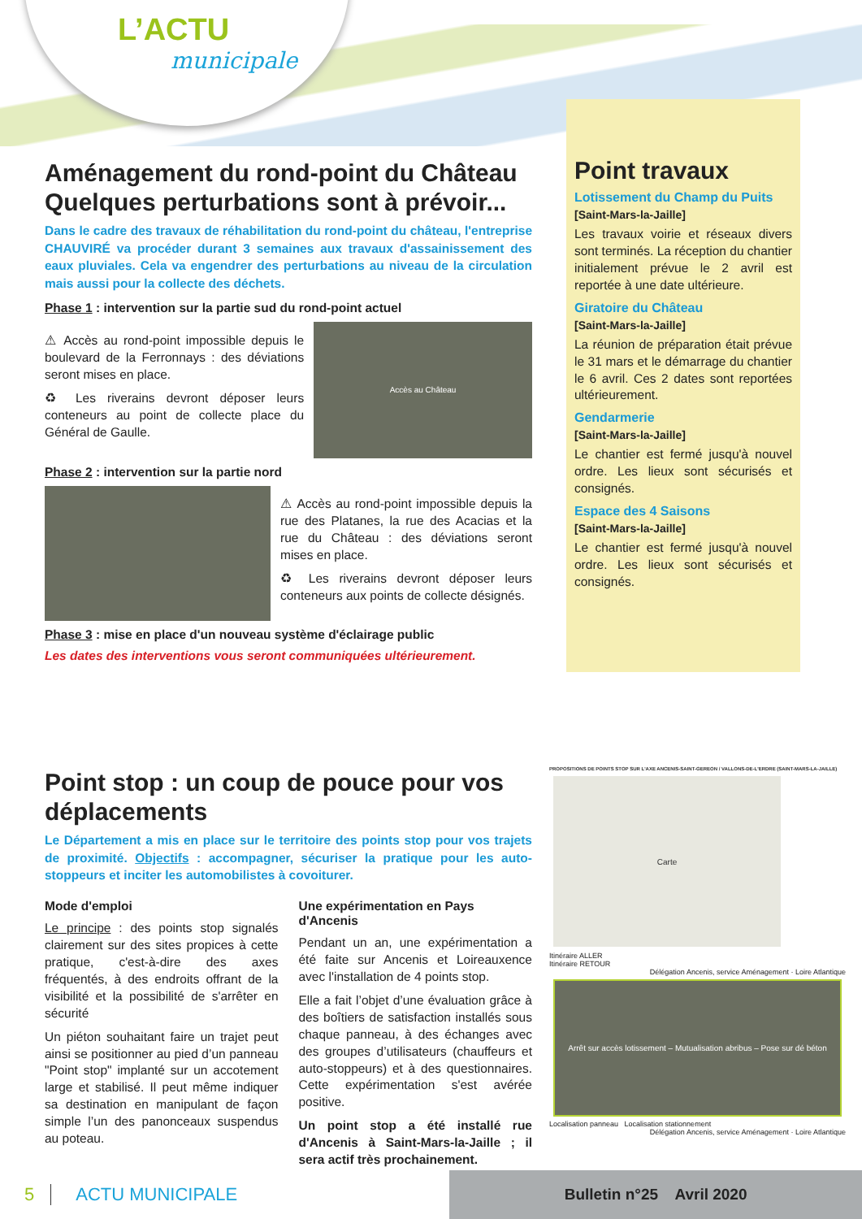L’ACTU
municipale
Aménagement du rond-point du Château
Quelques perturbations sont à prévoir...
Dans le cadre des travaux de réhabilitation du rond-point du château, l'entreprise CHAUVIRÉ va procéder durant 3 semaines aux travaux d'assainissement des eaux pluviales. Cela va engendrer des perturbations au niveau de la circulation mais aussi pour la collecte des déchets.
Phase 1 : intervention sur la partie sud du rond-point actuel
⚠ Accès au rond-point impossible depuis le boulevard de la Ferronnays : des déviations seront mises en place.
♻ Les riverains devront déposer leurs conteneurs au point de collecte place du Général de Gaulle.
Accès au Château
Phase 2 : intervention sur la partie nord
⚠ Accès au rond-point impossible depuis la rue des Platanes, la rue des Acacias et la rue du Château : des déviations seront mises en place.
♻ Les riverains devront déposer leurs conteneurs aux points de collecte désignés.
Phase 3 : mise en place d'un nouveau système d'éclairage public
Les dates des interventions vous seront communiquées ultérieurement.
Point travaux
Lotissement du Champ du Puits
[Saint-Mars-la-Jaille]
Les travaux voirie et réseaux divers sont terminés. La réception du chantier initialement prévue le 2 avril est reportée à une date ultérieure.
Giratoire du Château
[Saint-Mars-la-Jaille]
La réunion de préparation était prévue le 31 mars et le démarrage du chantier le 6 avril. Ces 2 dates sont reportées ultérieurement.
Gendarmerie
[Saint-Mars-la-Jaille]
Le chantier est fermé jusqu'à nouvel ordre. Les lieux sont sécurisés et consignés.
Espace des 4 Saisons
[Saint-Mars-la-Jaille]
Le chantier est fermé jusqu'à nouvel ordre. Les lieux sont sécurisés et consignés.
Point stop : un coup de pouce pour vos déplacements
Le Département a mis en place sur le territoire des points stop pour vos trajets de proximité. Objectifs : accompagner, sécuriser la pratique pour les auto-stoppeurs et inciter les automobilistes à covoiturer.
Mode d'emploi
Le principe : des points stop signalés clairement sur des sites propices à cette pratique, c'est-à-dire des axes fréquentés, à des endroits offrant de la visibilité et la possibilité de s'arrêter en sécurité
Un piéton souhaitant faire un trajet peut ainsi se positionner au pied d’un panneau "Point stop" implanté sur un accotement large et stabilisé. Il peut même indiquer sa destination en manipulant de façon simple l’un des panonceaux suspendus au poteau.
Une expérimentation en Pays d'Ancenis
Pendant un an, une expérimentation a été faite sur Ancenis et Loireauxence avec l'installation de 4 points stop.
Elle a fait l’objet d’une évaluation grâce à des boîtiers de satisfaction installés sous chaque panneau, à des échanges avec des groupes d’utilisateurs (chauffeurs et auto-stoppeurs) et à des questionnaires. Cette expérimentation s'est avérée positive.
Un point stop a été installé rue d'Ancenis à Saint-Mars-la-Jaille ; il sera actif très prochainement.
PROPOSITIONS DE POINTS STOP SUR L'AXE ANCENIS-SAINT-GEREON / VALLONS-DE-L'ERDRE (SAINT-MARS-LA-JAILLE)
Carte
Itinéraire ALLER
Itinéraire RETOUR
Délégation Ancenis, service Aménagement · Loire Atlantique
Arrêt sur accès lotissement – Mutualisation abribus – Pose sur dé béton
Localisation panneau Localisation stationnement
Délégation Ancenis, service Aménagement · Loire Atlantique
5 ACTU MUNICIPALE
Bulletin n°25 Avril 2020